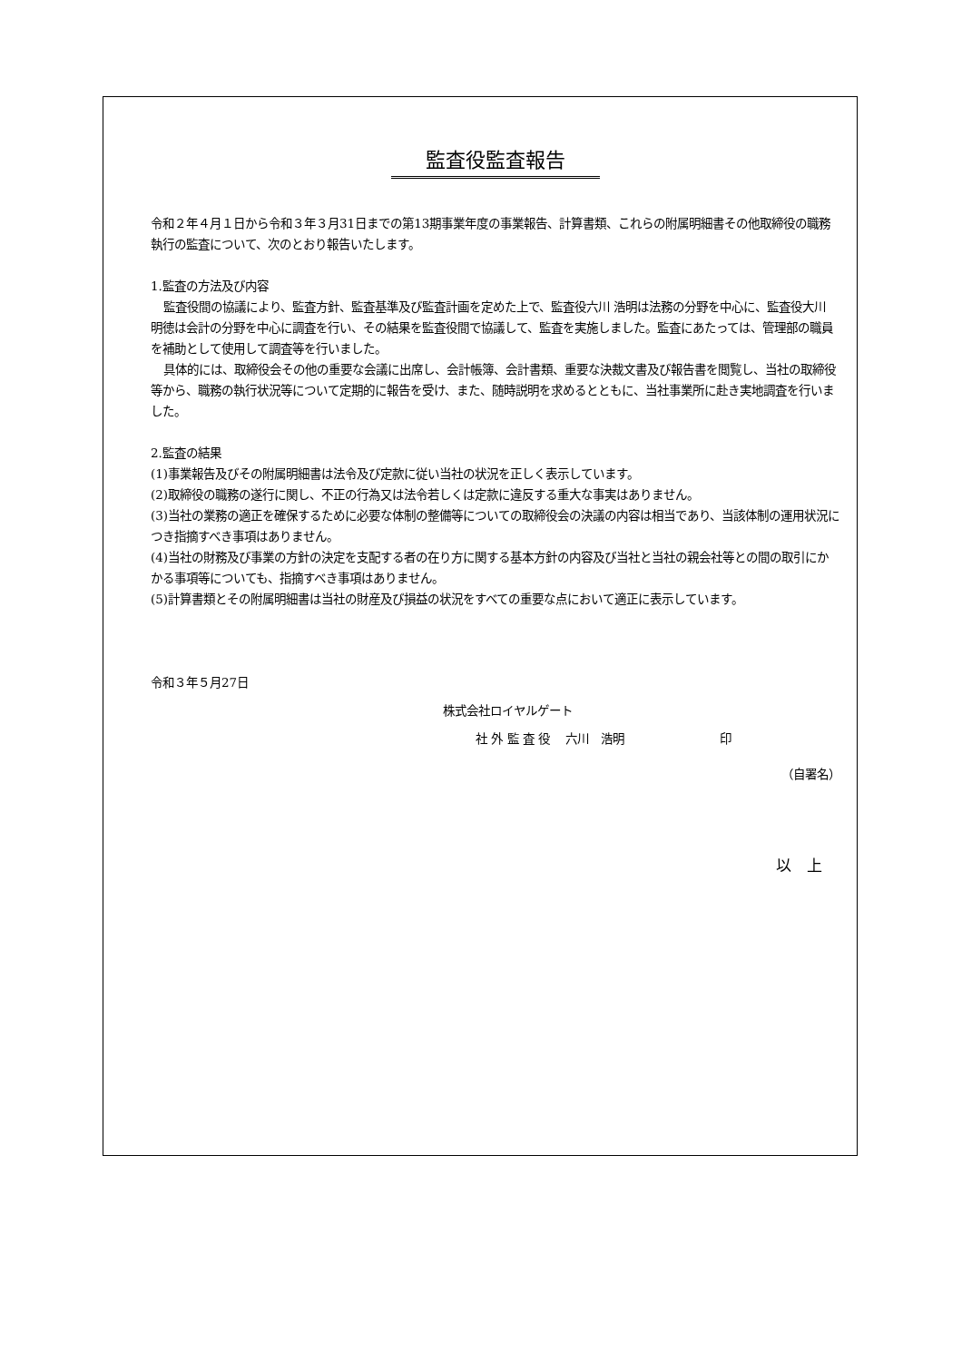監査役監査報告
令和２年４月１日から令和３年３月31日までの第13期事業年度の事業報告、計算書類、これらの附属明細書その他取締役の職務執行の監査について、次のとおり報告いたします。
1.監査の方法及び内容
監査役間の協議により、監査方針、監査基準及び監査計画を定めた上で、監査役六川 浩明は法務の分野を中心に、監査役大川 明徳は会計の分野を中心に調査を行い、その結果を監査役間で協議して、監査を実施しました。監査にあたっては、管理部の職員を補助として使用して調査等を行いました。
具体的には、取締役会その他の重要な会議に出席し、会計帳簿、会計書類、重要な決裁文書及び報告書を閲覧し、当社の取締役等から、職務の執行状況等について定期的に報告を受け、また、随時説明を求めるとともに、当社事業所に赴き実地調査を行いました。
2.監査の結果
(1)事業報告及びその附属明細書は法令及び定款に従い当社の状況を正しく表示しています。
(2)取締役の職務の遂行に関し、不正の行為又は法令若しくは定款に違反する重大な事実はありません。
(3)当社の業務の適正を確保するために必要な体制の整備等についての取締役会の決議の内容は相当であり、当該体制の運用状況につき指摘すべき事項はありません。
(4)当社の財務及び事業の方針の決定を支配する者の在り方に関する基本方針の内容及び当社と当社の親会社等との間の取引にかかる事項等についても、指摘すべき事項はありません。
(5)計算書類とその附属明細書は当社の財産及び損益の状況をすべての重要な点において適正に表示しています。
令和３年５月27日
株式会社ロイヤルゲート
社 外 監 査 役　 六川　浩明 印
（自署名）
以　上